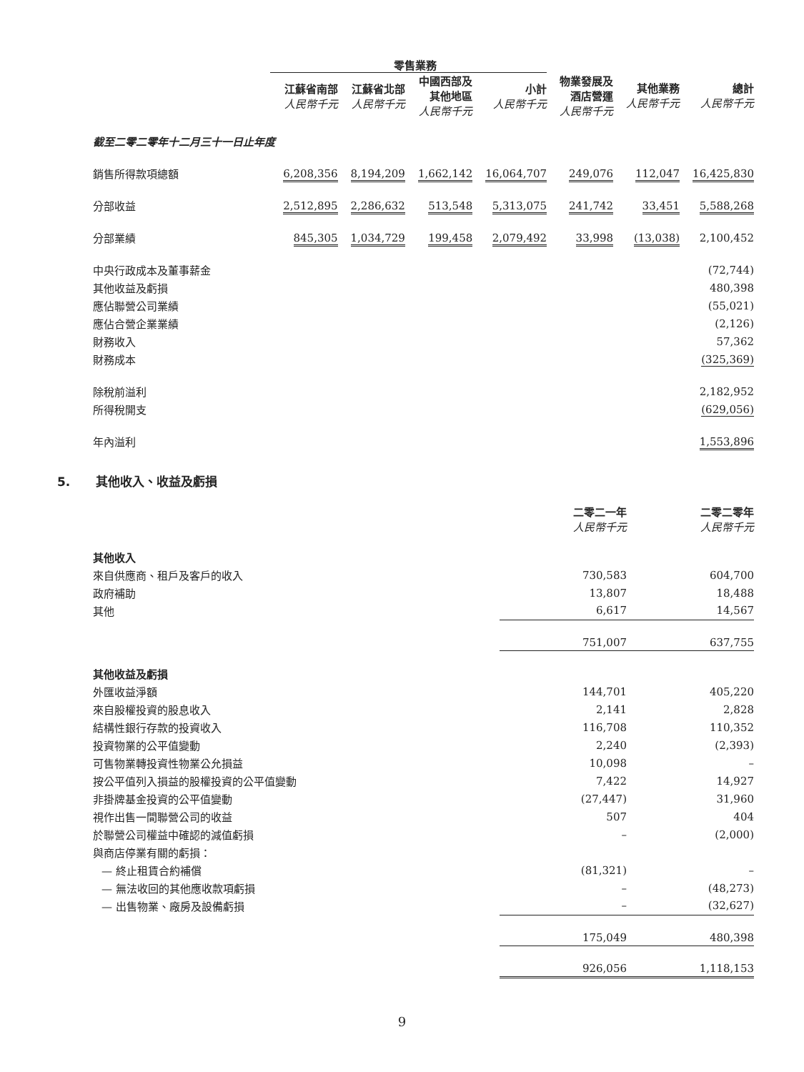| | 零售業務 | | | | | | |
| --- | --- | --- | --- | --- | --- | --- | --- |
| | 江蘇省南部 人民幣千元 | 江蘇省北部 人民幣千元 | 中國西部及 其他地區 人民幣千元 | 小計 人民幣千元 | 物業發展及 酒店營運 人民幣千元 | 其他業務 人民幣千元 | 總計 人民幣千元 |
| 截至二零二零年十二月三十一日止年度 | | | | | | | |
| 銷售所得款項總額 | 6,208,356 | 8,194,209 | 1,662,142 | 16,064,707 | 249,076 | 112,047 | 16,425,830 |
| 分部收益 | 2,512,895 | 2,286,632 | 513,548 | 5,313,075 | 241,742 | 33,451 | 5,588,268 |
| 分部業績 | 845,305 | 1,034,729 | 199,458 | 2,079,492 | 33,998 | (13,038) | 2,100,452 |
| 中央行政成本及董事薪金 | | | | | | | (72,744) |
| 其他收益及虧損 | | | | | | | 480,398 |
| 應佔聯營公司業績 | | | | | | | (55,021) |
| 應佔合營企業業績 | | | | | | | (2,126) |
| 財務收入 | | | | | | | 57,362 |
| 財務成本 | | | | | | | (325,369) |
| 除稅前溢利 | | | | | | | 2,182,952 |
| 所得稅開支 | | | | | | | (629,056) |
| 年內溢利 | | | | | | | 1,553,896 |
5. 其他收入、收益及虧損
| | 二零二一年 人民幣千元 | 二零二零年 人民幣千元 |
| --- | --- | --- |
| 其他收入 | | |
| 來自供應商、租戶及客戶的收入 | 730,583 | 604,700 |
| 政府補助 | 13,807 | 18,488 |
| 其他 | 6,617 | 14,567 |
| | 751,007 | 637,755 |
| 其他收益及虧損 | | |
| 外匯收益淨額 | 144,701 | 405,220 |
| 來自股權投資的股息收入 | 2,141 | 2,828 |
| 結構性銀行存款的投資收入 | 116,708 | 110,352 |
| 投資物業的公平值變動 | 2,240 | (2,393) |
| 可售物業轉投資性物業公允損益 | 10,098 | – |
| 按公平值列入損益的股權投資的公平值變動 | 7,422 | 14,927 |
| 非掛牌基金投資的公平值變動 | (27,447) | 31,960 |
| 視作出售一間聯營公司的收益 | 507 | 404 |
| 於聯營公司權益中確認的減值虧損 | – | (2,000) |
| 與商店停業有關的虧損： | | |
| — 終止租賃合約補償 | (81,321) | – |
| — 無法收回的其他應收款項虧損 | – | (48,273) |
| — 出售物業、廠房及設備虧損 | – | (32,627) |
| | 175,049 | 480,398 |
| | 926,056 | 1,118,153 |
9